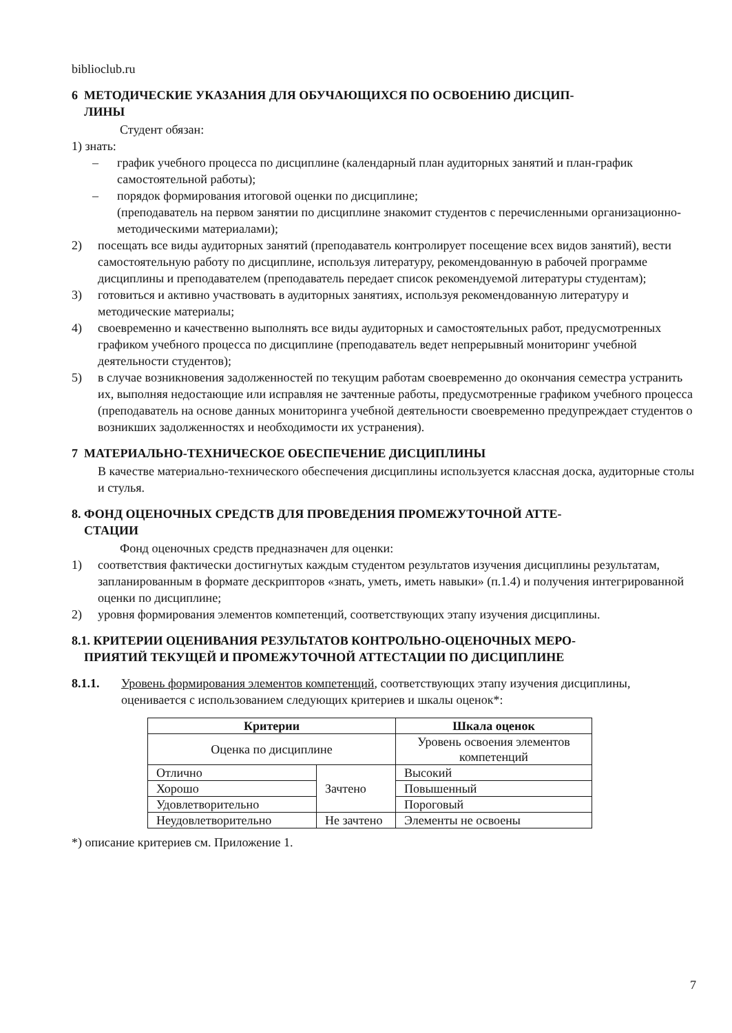biblioclub.ru
6 МЕТОДИЧЕСКИЕ УКАЗАНИЯ ДЛЯ ОБУЧАЮЩИХСЯ ПО ОСВОЕНИЮ ДИСЦИП-
ЛИНЫ
Студент обязан:
1) знать:
– график учебного процесса по дисциплине (календарный план аудиторных занятий и план-график самостоятельной работы);
– порядок формирования итоговой оценки по дисциплине;
(преподаватель на первом занятии по дисциплине знакомит студентов с перечисленными организационно-методическими материалами);
2) посещать все виды аудиторных занятий (преподаватель контролирует посещение всех видов занятий), вести самостоятельную работу по дисциплине, используя литературу, рекомендованную в рабочей программе дисциплины и преподавателем (преподаватель передает список рекомендуемой литературы студентам);
3) готовиться и активно участвовать в аудиторных занятиях, используя рекомендованную литературу и методические материалы;
4) своевременно и качественно выполнять все виды аудиторных и самостоятельных работ, предусмотренных графиком учебного процесса по дисциплине (преподаватель ведет непрерывный мониторинг учебной деятельности студентов);
5) в случае возникновения задолженностей по текущим работам своевременно до окончания семестра устранить их, выполняя недостающие или исправляя не зачтенные работы, предусмотренные графиком учебного процесса (преподаватель на основе данных мониторинга учебной деятельности своевременно предупреждает студентов о возникших задолженностях и необходимости их устранения).
7 МАТЕРИАЛЬНО-ТЕХНИЧЕСКОЕ ОБЕСПЕЧЕНИЕ ДИСЦИПЛИНЫ
В качестве материально-технического обеспечения дисциплины используется классная доска, аудиторные столы и стулья.
8. ФОНД ОЦЕНОЧНЫХ СРЕДСТВ ДЛЯ ПРОВЕДЕНИЯ ПРОМЕЖУТОЧНОЙ АТТЕ-
СТАЦИИ
Фонд оценочных средств предназначен для оценки:
1) соответствия фактически достигнутых каждым студентом результатов изучения дисциплины результатам, запланированным в формате дескрипторов «знать, уметь, иметь навыки» (п.1.4) и получения интегрированной оценки по дисциплине;
2) уровня формирования элементов компетенций, соответствующих этапу изучения дисциплины.
8.1. КРИТЕРИИ ОЦЕНИВАНИЯ РЕЗУЛЬТАТОВ КОНТРОЛЬНО-ОЦЕНОЧНЫХ МЕРО-
ПРИЯТИЙ ТЕКУЩЕЙ И ПРОМЕЖУТОЧНОЙ АТТЕСТАЦИИ ПО ДИСЦИПЛИНЕ
8.1.1. Уровень формирования элементов компетенций, соответствующих этапу изучения дисциплины, оценивается с использованием следующих критериев и шкалы оценок*:
| Критерии | | Шкала оценок |
| --- | --- | --- |
| Оценка по дисциплине | | Уровень освоения элементов компетенций |
| Отлично | Зачтено | Высокий |
| Хорошо | | Повышенный |
| Удовлетворительно | | Пороговый |
| Неудовлетворительно | Не зачтено | Элементы не освоены |
*) описание критериев см. Приложение 1.
7